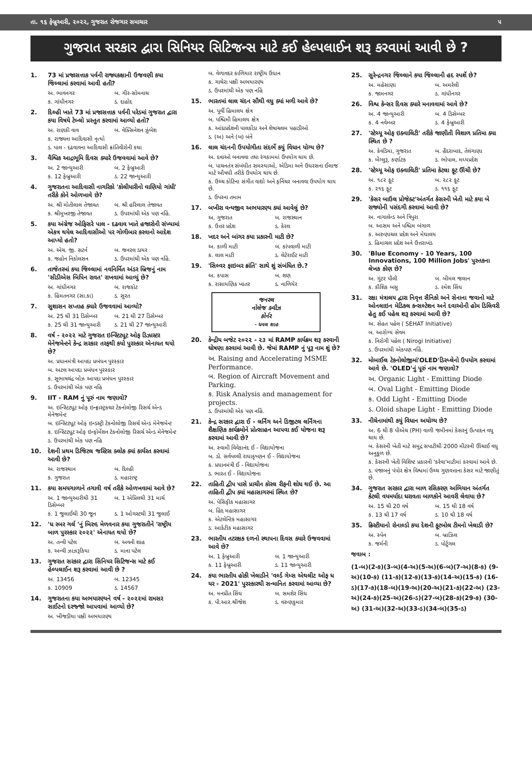તા. ૧૬ ફેબ્રુઆરી, ૨૦૨૨, ગુજરાત રોજગાર સમાચાર ૫
ગુજરાત સરકાર દ્વારા સિનિયર સિટિજન્સ માટે કઈ હેલ્પલાઈન શરૂ કરવામાં આવી છે ?
1. 73 માં પ્રજાસત્તાક પર્વની રાજ્યકક્ષાની ઉજવણી કયા જિલ્લામાં કરવામાં આવી હતી?
અ. ભાવનગર બ. ગીર-સોમનાથ
ક. ગાંધીનગર ડ. દાહોદ
2. દિલ્હી ખાતે 73 માં પ્રજાસત્તાક પર્વની પરેડમાં ગુજરાત દ્વારા કયા વિષયે ટેબ્લો પ્રસ્તુત કરવામાં આવ્યો હતો?
અ. રાણકી વાવ બ. વેક્સિનેશન ઝુંબેશ
ક. રાજ્યના આદિવાસી નૃત્યો
ડ. પાલ - દઢવાવના આદિવાસી ક્રાંતિવીરોની કથા
3. વૈશ્વિક આદ્રભૂમિ દિવસ ક્યારે ઉજવવામાં આવે છે?
અ. 2 જાન્યુઆરી બ. 2 ફેબ્રુઆરી
ક. 12 ફેબ્રુઆરી ડ. 22 જાન્યુઆરી
4. ગુજરાતના આદિવાસી નાગરિકો 'કોલીયારીનો વાણિયો ગાંધી' તરીકે કોને ઓળખાવે છે?
અ. શ્રી મોતીલાલ તેજાવત બ. શ્રી હરિલાલ તેજાવત
ક. શ્રીમુખરજી તેજાવત ડ. ઉપરમાંથી એક પણ નહિં.
5. કયા અંગ્રેજ ઓફિસરે પાલ - દઢવાવ ખાતે હજારોની સંખ્યામાં એકત્ર થયેલ આદિવાસીઓ પર ગોળીબાર કરવાનો આદેશ આપ્યો હતો?
અ. એચ. જી. સટર્ન બ. જનરલ ડાયર
ક. જહોન નિકોલસન ડ. ઉપરમાંથી એક પણ નહિં.
6. તાજેતરમાં કયા જિલ્લામાં નવનિર્મિત અંડર બ્રિજનું નામ 'સીડીએસ બિપિન રાવત' રાખવામાં આવ્યું છે?
અ. ગાંધીનગર બ. રાજકોટ
ક. હિંમતનગર (સા.કા) ડ. સુરત
7. સુશાસન સપ્તાહ ક્યારે ઉજવવામાં આવ્યો?
અ. 25 થી 31 ડિસેમ્બર બ. 21 થી 27 ડિસેમ્બર
ક. 25 થી 31 જાન્યુઆરી ડ. 21 થી 27 જાન્યુઆરી
8. વર્ષ - ૨૦૨૨ માટે ગુજરાત ઇન્સ્ટિટ્યૂટ ઓફ ડિઝાસ્ટર મેનેજમેન્ટને કેન્દ્ર સરકાર તરફથી કયો પુરસ્કાર એનાયત થયો છે?
અ. પ્રધાનમંત્રી આપદા પ્રબંધન પુરસ્કાર
બ. અટલ આપદા પ્રબંધન પુરસ્કાર
ક. સુભાષચંદ્ર બોઝ આપદા પ્રબંધન પુરસ્કાર
ડ. ઉપરમાંથી એક પણ નહિ
9. IIT - RAM નું પૂરું નામ જણાવો?
અ. ઇન્સ્ટિટ્યૂટ ઓફ ઇન્ફ્રાસ્ટ્રક્ચર ટેકનોલોજી રિસર્ચ એન્ડ મેનેજમેન્ટ
બ. ઇન્સ્ટિટ્યૂટ ઓફ ઇન્ડસ્ટ્રી ટેકનોલોજી રિસર્ચ એન્ડ મેનેજમેન્ટ
ક. ઇન્સ્ટિટ્યૂટ ઓફ ઇન્ફોર્મેશન ટેકનોલોજી રિસર્ચ એન્ડ મેનેજમેન્ટ
ડ. ઉપરમાંથી એક પણ નહિ
10. દેશની પ્રથમ ડિજિટલ જસ્ટિસ ક્લોક ક્યાં કાર્યરત કરવામાં આવી છે?
અ. રાજસ્થાન બ. દિલ્હી
ક. ગુજરાત ડ. મહારાષ્ટ્ર
11. કયા સમયગાળાને તગાવી વર્ષ તરીકે ઓળખવામાં આવે છે?
અ. 1 જાન્યુઆરીથી 31 ડિસેમ્બર બ. 1 એપ્રિલથી 31 માર્ચ
ક. 1 જુલાઈથી 30 જૂન ડ. 1 ઓગસ્ટથી 31 જુલાઈ
12. 'ધ રબર ગર્લ 'નું બિરુદ મેળવનાર કયા ગુજરાતીને 'રાષ્ટ્રીય બાળ પુરસ્કાર ૨૦૨૨' એનાયત થયો છે?
અ. તન્વી પટેલ બ. અવની શાહ
ક. અન્વી ઝાઝરૂકિયા ડ. માના પટેલ
13. ગુજરાત સરકાર દ્વારા સિનિયર સિટિજન્સ માટે કઈ હેલ્પલાઈન શરૂ કરવામાં આવી છે ?
અ. 13456 બ. 12345
ક. 10909 ડ. 14567
14. ગુજરાતના કયા અભયારણ્યને વર્ષ - ૨૦૨૨માં રામસર સાઈટનો દરજ્જો આપવામાં આવ્યો છે?
અ. ખીજડીયા પક્ષી અભયારણ્ય
બ. વેળાવદર કાળિયાર રાષ્ટ્રીય ઉધાન
ક. ગાથેરા પક્ષી અભયારણ્ય
ડ. ઉપરમાંથી એક પણ નહિં
15. ભારતમાં લાલ ચંદન સૌથી વધુ ક્યાં મળી આવે છે?
અ. પૂર્વી હિમાલય ક્ષેત્ર
બ. પશ્ચિમી હિમાલય ક્ષેત્ર
ક. આંધ્રપ્રદેશની પાલકોંડા અને શેષાચલમ પહાડીઓ
ડ. (અ) અને (બ) બંને
16. લાલ ચંદનની ઉપયોગીતા સંદર્ભે કયું વિધાન યોગ્ય છે?
અ. દવાઓ બનાવવા તથા રંગકામમાં ઉપયોગ થાય છે.
બ. પાચનતંત્ર સંબંધીત સમસ્યાઓ, એડિમા અને ઉધરસના ઈલાજ માટે ઔષધી તરીકે ઉપયોગ થાય છે.
ક. ઉચ્ચ કોટિના સંગીત વાદ્યો અને ફર્નિચર બનાવવા ઉપયોગ થાય છે.
ડ. ઉપરના તમામ
17. બખીરા વન્યજીવ અભયારણ્ય ક્યાં આવેલું છે?
અ. ગુજરાત બ. રાજસ્થાન
ક. ઉત્તર પ્રદેશ ડ. કેરલ
18. ખદર અને બાંગર કયા પ્રકારની માટી છે?
અ. કાળી માટી બ. કાંપવાળી માટી
ક. લાલ માટી ડ. લેટેરાઈટ માટી
19. 'સિલ્વર ફાઇબર ક્રાંતિ' સાથે શું સંબંધિત છે.?
અ. કપાસ બ. શણ
ક. રાસાયણિક ખાતર ડ. નાળિયેર
જનરલ
નોલેજ ક્વીઝ
કોર્નર
- ધવલ શાહ
20. કેન્દ્રીય બજેટ ૨૦૨૨ - ૨૩ માં RAMP કાર્યક્રમ શરૂ કરવાની ઘોષણા કરવામાં આવી છે. જેમાં RAMP નું પૂરૂ નામ શું છે?
અ. Raising and Accelerating MSME Performance.
બ. Region of Aircraft Movement and Parking.
ક. Risk Analysis and management for projects.
ડ. ઉપરમાંથી એક પણ નહિં.
21. કેન્દ્ર સરકાર દ્વારા ઈ - લર્નિંગ અને ડિજીટલ લર્નિંગના શૈક્ષણિક કાર્યક્રમોને પ્રોત્સાહન આપવા કઈ યોજના શરૂ કરવામાં આવી છે?
અ. સ્વામી વિવેકાનંદ ઈ - વિદ્યાયોજના
બ. ડો. સર્વપલ્લી રાધાકૃષ્ણન ઈ - વિદ્યાયોજના
ક. પ્રધાનમંત્રી ઈ - વિદ્યાયોજના
ડ. ભારત ઈ - વિદ્યાયોજના
22. તાહિતી દ્વીપ પાસે પ્રાચીન કોરલ રીફની શોધ થઈ છે. આ તાહિતી દ્વીપ ક્યાં મહાસાગરમાં સ્થિત છે?
અ. પેસિફીક મહાસાગર
બ. હિંદ મહાસાગર
ક. એટલેન્ટિક મહાસાગર
ડ. આર્કટીક મહાસાગર
23. ભારતીય તટરક્ષક દળનો સ્થાપના દિવસ ક્યારે ઉજવવામાં આવે છે?
અ. 1 ફેબ્રુઆરી બ. 1 જાન્યુઆરી
ક. 11 ફેબ્રુઆરી ડ. 11 જાન્યુઆરી
24. કયા ભારતીય હોકી ખેલાડીને 'વર્લ્ડ ગેમ્સ એથલીટ ઓફ ધ યર - 2021' પુરસ્કારથી સન્માનિત કરવામાં આવ્યા છે?
અ. મનપ્રીત સિંઘ બ. સમશેર સિંઘ
ક. પી.આર.શ્રીજેશ ડ. વરુણકુમાર
25. સુરેન્દ્રનગર જિલ્લાને કયા જિલ્લાની હદ સ્પર્શે છે?
અ. મહેસાણા બ. અમરેલી
ક. જામનગર ડ. ગાંધીનગર
26. વિશ્વ કેન્સર દિવસ ક્યારે મનાવવામાં આવે છે?
અ. 4 જાન્યુઆરી બ. 4 ડિસેમ્બર
ક. 4 નવેમ્બર ડ. 4 ફેબ્રુઆરી
27. 'સ્ટેચ્યૂ ઓફ ઇક્વાલિટી' તરીકે જાણીતી વિશાળ પ્રતિમા ક્યા સ્થિત છે ?
અ. કેવડિયા, ગુજરાત બ. હૈદરાબાદ, તેલંગાણા
ક. બેંગ્લુરૂ, કર્ણાટક ડ. ભોપાલ, મધ્યપ્રદેશ
28. 'સ્ટેચ્યૂ ઓફ ઇક્વાલિટી' પ્રતિમા કેટલા ફૂટ ઊંચી છે?
અ. ૧૮૨ ફૂટ બ. ૨૮૨ ફૂટ
ક. ૨૧૬ ફૂટ ડ. ૧૧૬ ફૂટ
29. 'કેસર બાઉલ પ્રોજેક્ટ'અંતર્ગત કેસરની ખેતી માટે કયા બે રાજ્યોની પસંદગી કરવામાં આવી છે?
અ. નાગાલેન્ડ અને ત્રિપુરા
બ. આસમ અને પશ્ચિમ બંગાળ
ક. અરુણાચલ પ્રદેશ અને મેઘાલય
ડ. હિમાચલ પ્રદેશ અને ઉત્તરાખંડ
30. 'Blue Economy - 10 Years, 100 Innovations, 100 Million Jobs' પુસ્તકના લેખક કોણ છે?
અ. ગુંટર પૌલી બ. બીમલ જલાન
ક. કૌશિક બસુ ડ. રમેશ સિંઘ
31. રક્ષા મંત્રાલય દ્વારા નિવૃત્ત સૈનિકો અને સેનાના જવાનો માટે ઓનલાઇન મેડિકલ કન્સલ્ટેશન અને દવાઓની હોમ ડિલિવરી હેતુ કઈ પહેલ શરૂ કરવામાં આવી છે?
અ. સેહત પહેલ ( SEHAT Initiative)
બ. આરોગ્ય સેવમ
ક. નિરોગી પહેલ ( Nirogi Initiative)
ડ. ઉપરમાંથી એકપણ નહિં.
32. મોબાઈલ ટેકનોલોજીમાં'OLED'ડિસ્પ્લેનો ઉપયોગ કરવામાં આવે છે. 'OLED'નું પૂરું નામ જણાવો?
અ. Organic Light - Emitting Diode
બ. Oval Light - Emitting Diode
ક. Odd Light - Emitting Diode
ડ. Oloid shape Light - Emitting Diode
33. નીચેનામાંથી કયું વિધાન અયોગ્ય છે?
અ. 6 થી 8 પીએચ (PH) વાળી જમીનમાં કેસરનું ઉત્પાદન વધુ થાય છે.
બ. કેસરની ખેતી માટે સમુદ્ર સપાટીથી 2000 મીટરની ઊંચાઈ વધુ અનુકૂળ છે.
ક. કેસરની ખેતી વિશિષ્ટ પ્રકારની 'કરેવા'માટીમાં કરવામાં આવે છે.
ડ. પંજાબનું પંપોર ક્ષેત્ર વિશ્વમાં ઉચ્ચ ગુણવત્તાના કેસર માટે જાણીતું છે.
34. ગુજરાત સરકાર દ્વારા બાળ રસિકરણ અભિયાન અંતર્ગત કેટલી વયમર્યાદા ધરાવતા બાળકોને આવરી લેવાયા છે?
અ. 15 થી 20 વર્ષ બ. 15 થી 18 વર્ષ
ક. 13 થી 17 વર્ષ ડ. 10 થી 18 વર્ષ
35. ક્રિસ્ટીયાનો રોનાલ્ડો કયા દેશની ફૂટબોલ ટીમનો ખેલાડી છે?
અ. સ્પેન બ. બ્રાઝિલ
ક. જર્મની ડ. પોર્ટુગલ
જવાબ :
(1-બ)(2-ક)(3-બ)(4-અ)(5-અ)(6-બ)(7-અ)(8-ક) (9-અ)(10-ક) (11-ક)(12-ક)(13-ક)(14-અ)(15-ક) (16-ડ)(17-ક)(18-બ)(19-અ)(20-અ)(21-ક)(22-અ) (23-અ)(24-ક)(25-અ)(26-ડ)(27-બ)(28-ક)(29-ક) (30-અ) (31-અ)(32-અ)(33-ડ)(34-બ)(35-ડ)